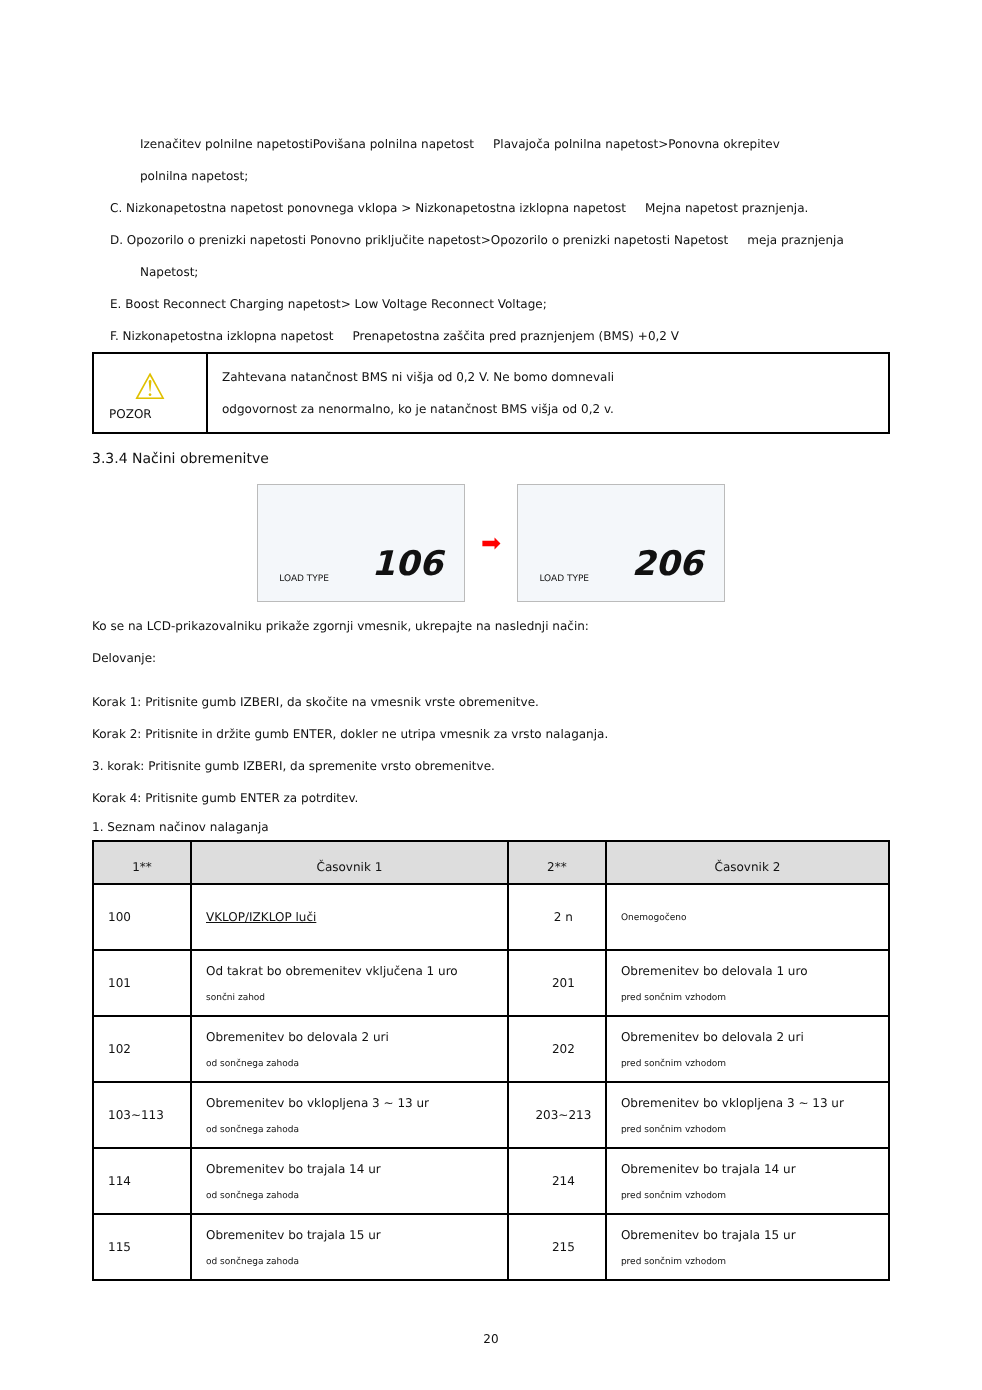Izenačitev polnilne napetostiPovišana polnilna napetost Plavajoča polnilna napetost>Ponovna okrepitev
polnilna napetost;
C. Nizkonapetostna napetost ponovnega vklopa > Nizkonapetostna izklopna napetost Mejna napetost praznjenja.
D. Opozorilo o prenizki napetosti Ponovno priključite napetost>Opozorilo o prenizki napetosti Napetost meja praznjenja
Napetost;
E. Boost Reconnect Charging napetost> Low Voltage Reconnect Voltage;
F. Nizkonapetostna izklopna napetost Prenapetostna zaščita pred praznjenjem (BMS) +0,2 V
| ⚠ POZOR | Zahtevana natančnost BMS ni višja od 0,2 V. Ne bomo domnevali odgovornost za nenormalno, ko je natančnost BMS višja od 0,2 v. |
3.3.4 Načini obremenitve
LOAD TYPE 106
➡
LOAD TYPE 206
Ko se na LCD-prikazovalniku prikaže zgornji vmesnik, ukrepajte na naslednji način:
Delovanje:
Korak 1: Pritisnite gumb IZBERI, da skočite na vmesnik vrste obremenitve.
Korak 2: Pritisnite in držite gumb ENTER, dokler ne utripa vmesnik za vrsto nalaganja.
3. korak: Pritisnite gumb IZBERI, da spremenite vrsto obremenitve.
Korak 4: Pritisnite gumb ENTER za potrditev.
1. Seznam načinov nalaganja
| 1** | Časovnik 1 | 2** | Časovnik 2 |
| --- | --- | --- | --- |
| 100 | VKLOP/IZKLOP luči | 2 n | Onemogočeno |
| 101 | Od takrat bo obremenitev vključena 1 uro sončni zahod | 201 | Obremenitev bo delovala 1 uro pred sončnim vzhodom |
| 102 | Obremenitev bo delovala 2 uri od sončnega zahoda | 202 | Obremenitev bo delovala 2 uri pred sončnim vzhodom |
| 103~113 | Obremenitev bo vklopljena 3 ~ 13 ur od sončnega zahoda | 203~213 | Obremenitev bo vklopljena 3 ~ 13 ur pred sončnim vzhodom |
| 114 | Obremenitev bo trajala 14 ur od sončnega zahoda | 214 | Obremenitev bo trajala 14 ur pred sončnim vzhodom |
| 115 | Obremenitev bo trajala 15 ur od sončnega zahoda | 215 | Obremenitev bo trajala 15 ur pred sončnim vzhodom |
20